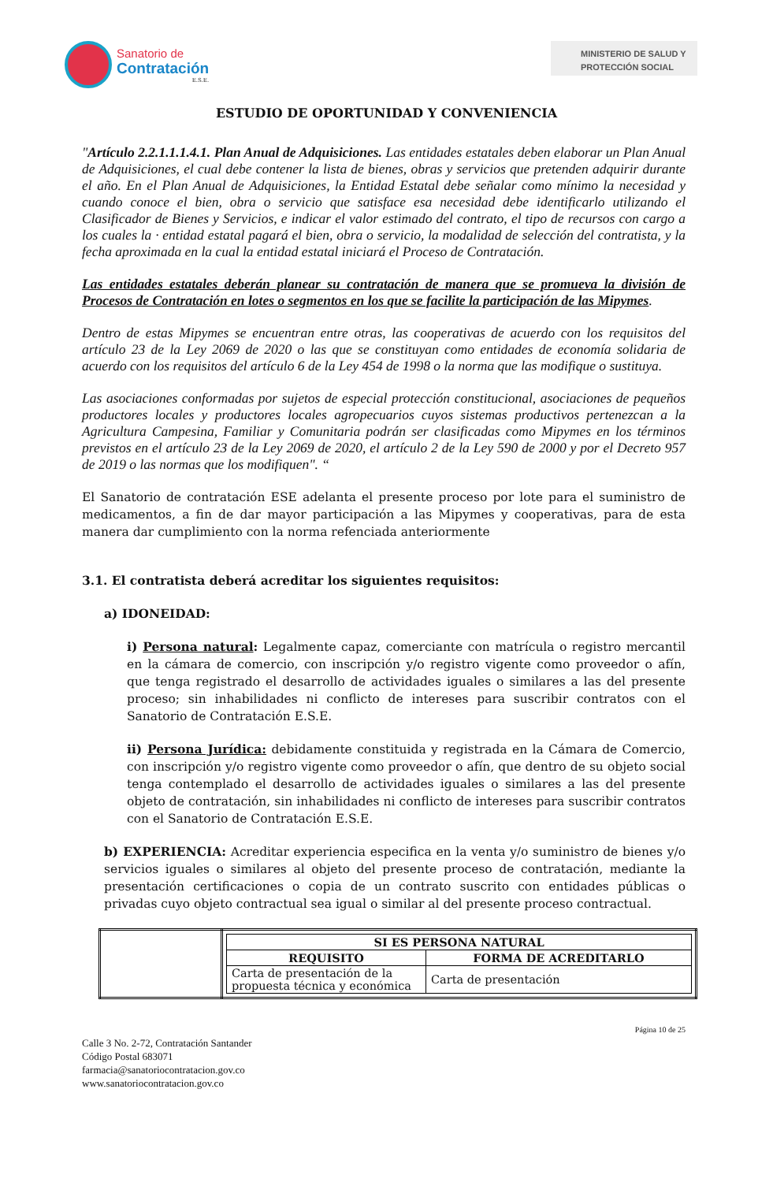Sanatorio de
Contratación
E.S.E.
MINISTERIO DE SALUD Y
PROTECCIÓN SOCIAL
ESTUDIO DE OPORTUNIDAD Y CONVENIENCIA
"Artículo 2.2.1.1.1.4.1. Plan Anual de Adquisiciones. Las entidades estatales deben elaborar un Plan Anual de Adquisiciones, el cual debe contener la lista de bienes, obras y servicios que pretenden adquirir durante el año. En el Plan Anual de Adquisiciones, la Entidad Estatal debe señalar como mínimo la necesidad y cuando conoce el bien, obra o servicio que satisface esa necesidad debe identificarlo utilizando el Clasificador de Bienes y Servicios, e indicar el valor estimado del contrato, el tipo de recursos con cargo a los cuales la · entidad estatal pagará el bien, obra o servicio, la modalidad de selección del contratista, y la fecha aproximada en la cual la entidad estatal iniciará el Proceso de Contratación.
Las entidades estatales deberán planear su contratación de manera que se promueva la división de Procesos de Contratación en lotes o segmentos en los que se facilite la participación de las Mipymes.
Dentro de estas Mipymes se encuentran entre otras, las cooperativas de acuerdo con los requisitos del artículo 23 de la Ley 2069 de 2020 o las que se constituyan como entidades de economía solidaria de acuerdo con los requisitos del artículo 6 de la Ley 454 de 1998 o la norma que las modifique o sustituya.
Las asociaciones conformadas por sujetos de especial protección constitucional, asociaciones de pequeños productores locales y productores locales agropecuarios cuyos sistemas productivos pertenezcan a la Agricultura Campesina, Familiar y Comunitaria podrán ser clasificadas como Mipymes en los términos previstos en el artículo 23 de la Ley 2069 de 2020, el artículo 2 de la Ley 590 de 2000 y por el Decreto 957 de 2019 o las normas que los modifiquen". “
El Sanatorio de contratación ESE adelanta el presente proceso por lote para el suministro de medicamentos, a fin de dar mayor participación a las Mipymes y cooperativas, para de esta manera dar cumplimiento con la norma refenciada anteriormente
3.1. El contratista deberá acreditar los siguientes requisitos:
a) IDONEIDAD:
i) Persona natural: Legalmente capaz, comerciante con matrícula o registro mercantil en la cámara de comercio, con inscripción y/o registro vigente como proveedor o afín, que tenga registrado el desarrollo de actividades iguales o similares a las del presente proceso; sin inhabilidades ni conflicto de intereses para suscribir contratos con el Sanatorio de Contratación E.S.E.
ii) Persona Jurídica: debidamente constituida y registrada en la Cámara de Comercio, con inscripción y/o registro vigente como proveedor o afín, que dentro de su objeto social tenga contemplado el desarrollo de actividades iguales o similares a las del presente objeto de contratación, sin inhabilidades ni conflicto de intereses para suscribir contratos con el Sanatorio de Contratación E.S.E.
b) EXPERIENCIA: Acreditar experiencia especifica en la venta y/o suministro de bienes y/o servicios iguales o similares al objeto del presente proceso de contratación, mediante la presentación certificaciones o copia de un contrato suscrito con entidades públicas o privadas cuyo objeto contractual sea igual o similar al del presente proceso contractual.
| | / SI ES PERSONA NATURAL / / / --- / --- / / REQUISITO / FORMA DE ACREDITARLO / / Carta de presentación de la propuesta técnica y económica / Carta de presentación / |
Página 10 de 25
Calle 3 No. 2-72, Contratación Santander
Código Postal 683071
farmacia@sanatoriocontratacion.gov.co
www.sanatoriocontratacion.gov.co